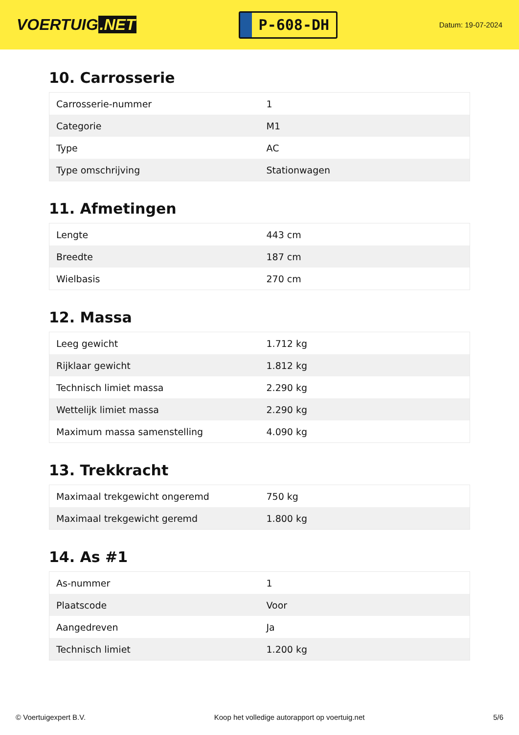VOERTUIG.NET
P-608-DH
Datum: 19-07-2024
10. Carrosserie
| Carrosserie-nummer | 1 |
| Categorie | M1 |
| Type | AC |
| Type omschrijving | Stationwagen |
11. Afmetingen
| Lengte | 443 cm |
| Breedte | 187 cm |
| Wielbasis | 270 cm |
12. Massa
| Leeg gewicht | 1.712 kg |
| Rijklaar gewicht | 1.812 kg |
| Technisch limiet massa | 2.290 kg |
| Wettelijk limiet massa | 2.290 kg |
| Maximum massa samenstelling | 4.090 kg |
13. Trekkracht
| Maximaal trekgewicht ongeremd | 750 kg |
| Maximaal trekgewicht geremd | 1.800 kg |
14. As #1
| As-nummer | 1 |
| Plaatscode | Voor |
| Aangedreven | Ja |
| Technisch limiet | 1.200 kg |
© Voertuigexpert B.V. Koop het volledige autorapport op voertuig.net 5/6